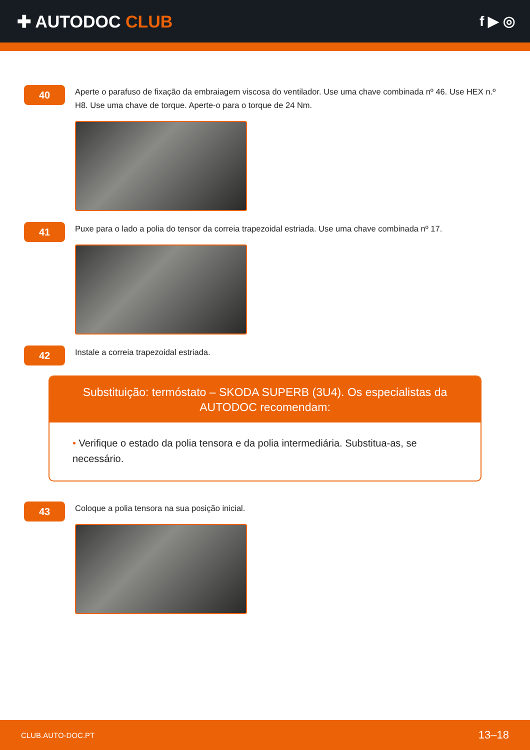✚ AUTODOC CLUB
f ▶ ◎
40
Aperte o parafuso de fixação da embraiagem viscosa do ventilador. Use uma chave combinada nº 46. Use HEX n.º H8. Use uma chave de torque. Aperte-o para o torque de 24 Nm.
41
Puxe para o lado a polia do tensor da correia trapezoidal estriada. Use uma chave combinada nº 17.
42
Instale a correia trapezoidal estriada.
Substituição: termóstato – SKODA SUPERB (3U4). Os especialistas da AUTODOC recomendam:
• Verifique o estado da polia tensora e da polia intermediária. Substitua-as, se necessário.
43
Coloque a polia tensora na sua posição inicial.
CLUB.AUTO-DOC.PT 13–18